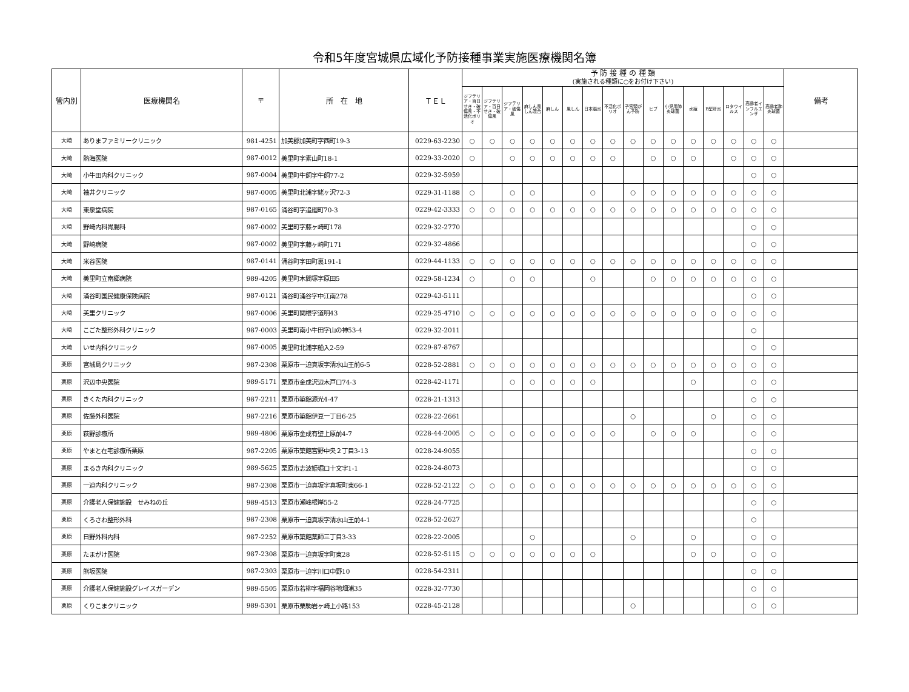令和5年度宮城県広域化予防接種事業実施医療機関名簿
| 管内別 | 医療機関名 | 〒 | 所 在 地 | ＴＥＬ | 予 防 接 種 の 種 類 (実施される種類に○をお付け下さい) | | | | | | | | | | | | | | | | 備考 |
| --- | --- | --- | --- | --- | --- | --- | --- | --- | --- | --- | --- | --- | --- | --- | --- | --- | --- | --- | --- | --- | --- |
| | | | | | ジフテリア・百日せき・破傷風・不活化ポリオ | ジフテリア・百日せき・破傷風 | ジフテリア・破傷風 | 麻しん風しん混合 | 麻しん | 風しん | 日本脳炎 | 不活化ポリオ | 子宮頸がん予防 | ヒブ | 小児用肺炎球菌 | 水痘 | B型肝炎 | ロタウイルス | 高齢者インフルエンザ | 高齢者肺炎球菌 | |
| 大崎 | ありまファミリークリニック | 981-4251 | 加美郡加美町字西町19-3 | 0229-63-2230 | ○ | ○ | ○ | ○ | ○ | ○ | ○ | ○ | ○ | ○ | ○ | ○ | ○ | ○ | ○ | ○ | |
| 大崎 | 熱海医院 | 987-0012 | 美里町字素山町18-1 | 0229-33-2020 | ○ | | ○ | ○ | ○ | ○ | ○ | ○ | | ○ | ○ | ○ | | ○ | ○ | ○ | |
| 大崎 | 小牛田内科クリニック | 987-0004 | 美里町牛飼字牛飼77-2 | 0229-32-5959 | | | | | | | | | | | | | | | ○ | ○ | |
| 大崎 | 袖井クリニック | 987-0005 | 美里町北浦字姥ヶ沢72-3 | 0229-31-1188 | ○ | | ○ | ○ | | | ○ | | ○ | ○ | ○ | ○ | ○ | ○ | ○ | ○ | |
| 大崎 | 東泉堂病院 | 987-0165 | 涌谷町字追廻町70-3 | 0229-42-3333 | ○ | ○ | ○ | ○ | ○ | ○ | ○ | ○ | ○ | ○ | ○ | ○ | ○ | ○ | ○ | ○ | |
| 大崎 | 野崎内科胃腸科 | 987-0002 | 美里町字藤ヶ崎町178 | 0229-32-2770 | | | | | | | | | | | | | | | ○ | ○ | |
| 大崎 | 野崎病院 | 987-0002 | 美里町字藤ヶ崎町171 | 0229-32-4866 | | | | | | | | | | | | | | | ○ | ○ | |
| 大崎 | 米谷医院 | 987-0141 | 涌谷町字田町裏191-1 | 0229-44-1133 | ○ | ○ | ○ | ○ | ○ | ○ | ○ | ○ | ○ | ○ | ○ | ○ | ○ | ○ | ○ | ○ | |
| 大崎 | 美里町立南郷病院 | 989-4205 | 美里町木間塚字原田5 | 0229-58-1234 | ○ | | ○ | ○ | | | ○ | | | ○ | ○ | ○ | ○ | ○ | ○ | ○ | |
| 大崎 | 涌谷町国民健康保険病院 | 987-0121 | 涌谷町涌谷字中江南278 | 0229-43-5111 | | | | | | | | | | | | | | | ○ | ○ | |
| 大崎 | 美里クリニック | 987-0006 | 美里町関根字道明43 | 0229-25-4710 | ○ | ○ | ○ | ○ | ○ | ○ | ○ | ○ | ○ | ○ | ○ | ○ | ○ | ○ | ○ | ○ | |
| 大崎 | こごた整形外科クリニック | 987-0003 | 美里町南小牛田字山の神53-4 | 0229-32-2011 | | | | | | | | | | | | | | | ○ | | |
| 大崎 | いせ内科クリニック | 987-0005 | 美里町北浦字船入2-59 | 0229-87-8767 | | | | | | | | | | | | | | | ○ | ○ | |
| 栗原 | 宮城島クリニック | 987-2308 | 栗原市一迫真坂字清水山王前6-5 | 0228-52-2881 | ○ | ○ | ○ | ○ | ○ | ○ | ○ | ○ | ○ | ○ | ○ | ○ | ○ | ○ | ○ | ○ | |
| 栗原 | 沢辺中央医院 | 989-5171 | 栗原市金成沢辺木戸口74-3 | 0228-42-1171 | | | ○ | ○ | ○ | ○ | ○ | | | | | ○ | | | ○ | ○ | |
| 栗原 | きくた内科クリニック | 987-2211 | 栗原市築館源光4-47 | 0228-21-1313 | | | | | | | | | | | | | | | ○ | ○ | |
| 栗原 | 佐藤外科医院 | 987-2216 | 栗原市築館伊豆一丁目6-25 | 0228-22-2661 | | | | | | | | | ○ | | | | ○ | | ○ | ○ | |
| 栗原 | 萩野診療所 | 989-4806 | 栗原市金成有壁上原前4-7 | 0228-44-2005 | ○ | ○ | ○ | ○ | ○ | ○ | ○ | ○ | | ○ | ○ | ○ | | | ○ | ○ | |
| 栗原 | やまと在宅診療所栗原 | 987-2205 | 栗原市築館宮野中央２丁目3-13 | 0228-24-9055 | | | | | | | | | | | | | | | ○ | ○ | |
| 栗原 | まるき内科クリニック | 989-5625 | 栗原市志波姫堀口十文字1-1 | 0228-24-8073 | | | | | | | | | | | | | | | ○ | ○ | |
| 栗原 | 一迫内科クリニック | 987-2308 | 栗原市一迫真坂字真坂町東66-1 | 0228-52-2122 | ○ | ○ | ○ | ○ | ○ | ○ | ○ | ○ | ○ | ○ | ○ | ○ | ○ | ○ | ○ | ○ | |
| 栗原 | 介護老人保健施設 せみねの丘 | 989-4513 | 栗原市瀬峰根岸55-2 | 0228-24-7725 | | | | | | | | | | | | | | | ○ | ○ | |
| 栗原 | くろさわ整形外科 | 987-2308 | 栗原市一迫真坂字清水山王前4-1 | 0228-52-2627 | | | | | | | | | | | | | | | ○ | | |
| 栗原 | 日野外科内科 | 987-2252 | 栗原市築館薬師三丁目3-33 | 0228-22-2005 | | | | ○ | | | | | ○ | | | ○ | | | ○ | ○ | |
| 栗原 | たまがけ医院 | 987-2308 | 栗原市一迫真坂字町東28 | 0228-52-5115 | ○ | ○ | ○ | ○ | ○ | ○ | ○ | | | | | ○ | ○ | | ○ | ○ | |
| 栗原 | 熊坂医院 | 987-2303 | 栗原市一迫字川口中野10 | 0228-54-2311 | | | | | | | | | | | | | | | ○ | ○ | |
| 栗原 | 介護老人保健施設グレイスガーデン | 989-5505 | 栗原市若柳字福岡谷地畑浦35 | 0228-32-7730 | | | | | | | | | | | | | | | ○ | ○ | |
| 栗原 | くりこまクリニック | 989-5301 | 栗原市栗駒岩ヶ崎上小路153 | 0228-45-2128 | | | | | | | | | ○ | | | | | | ○ | ○ | |